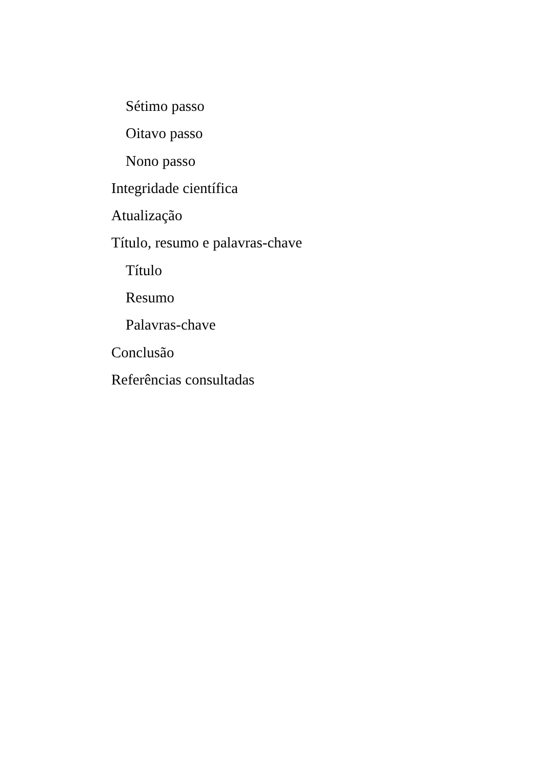Sétimo passo
Oitavo passo
Nono passo
Integridade científica
Atualização
Título, resumo e palavras-chave
Título
Resumo
Palavras-chave
Conclusão
Referências consultadas